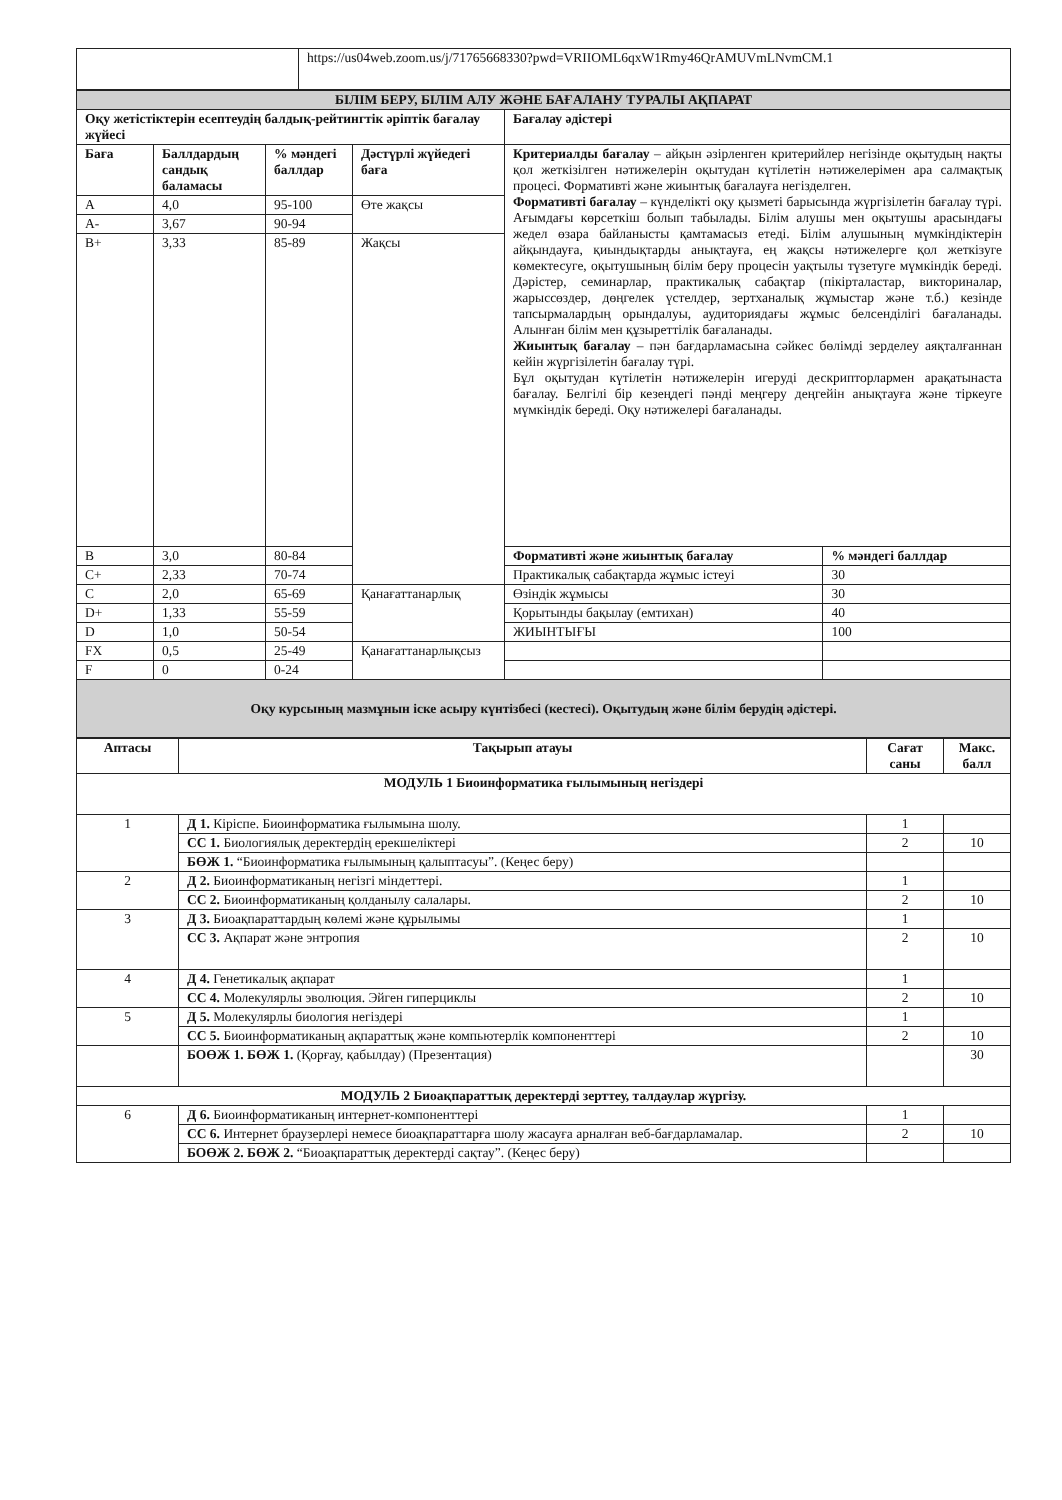| | https://us04web.zoom.us/j/71765668330?pwd=VRIIOML6qxW1Rmy46QrAMUVmLNvmCM.1 |
| БІЛІМ БЕРУ, БІЛІМ АЛУ ЖӘНЕ БАҒАЛАНУ ТУРАЛЫ АҚПАРАТ | | | | | |
| Оқу жетістіктерін есептеудің балдық-рейтингтік әріптік бағалау жүйесі | | | | Бағалау әдістері | |
| Баға | Баллдардың сандық баламасы | % мәндегі баллдар | Дәстүрлі жүйедегі баға | Критериалды бағалау – айқын әзірленген критерийлер негізінде оқытудың нақты қол жеткізілген нәтижелерін оқытудан күтілетін нәтижелерімен ара салмақтық процесі. Формативті және жиынтық бағалауға негізделген. Формативті бағалау – күнделікті оқу қызметі барысында жүргізілетін бағалау түрі. Ағымдағы көрсеткіш болып табылады. Білім алушы мен оқытушы арасындағы жедел өзара байланысты қамтамасыз етеді. Білім алушының мүмкіндіктерін айқындауға, қиындықтарды анықтауға, ең жақсы нәтижелерге қол жеткізуге көмектесуге, оқытушының білім беру процесін уақтылы түзетуге мүмкіндік береді. Дәрістер, семинарлар, практикалық сабақтар (пікірталастар, викториналар, жарыссөздер, дөңгелек үстелдер, зертханалық жұмыстар және т.б.) кезінде тапсырмалардың орындалуы, аудиториядағы жұмыс белсенділігі бағаланады. Алынған білім мен құзыреттілік бағаланады. Жиынтық бағалау – пән бағдарламасына сәйкес бөлімді зерделеу аяқталғаннан кейін жүргізілетін бағалау түрі. Бұл оқытудан күтілетін нәтижелерін игеруді дескрипторлармен арақатынаста бағалау. Белгілі бір кезеңдегі пәнді меңгеру деңгейін анықтауға және тіркеуге мүмкіндік береді. Оқу нәтижелері бағаланады. | |
| A | 4,0 | 95-100 | Өте жақсы | | |
| A- | 3,67 | 90-94 | | | |
| B+ | 3,33 | 85-89 | Жақсы | | |
| B | 3,0 | 80-84 | | Формативті және жиынтық бағалау | % мәндегі баллдар |
| C+ | 2,33 | 70-74 | | Практикалық сабақтарда жұмыс істеуі | 30 |
| C | 2,0 | 65-69 | Қанағаттанарлық | Өзіндік жұмысы | 30 |
| D+ | 1,33 | 55-59 | | Қорытынды бақылау (емтихан) | 40 |
| D | 1,0 | 50-54 | | ЖИЫНТЫҒЫ | 100 |
| FX | 0,5 | 25-49 | Қанағаттанарлықсыз | | |
| F | 0 | 0-24 | | | |
| Оқу курсының мазмұнын іске асыру күнтізбесі (кестесі). Оқытудың және білім берудің әдістері. | | | | | |
| Аптасы | Тақырып атауы | Сағат саны | Макс. балл |
| --- | --- | --- | --- |
| МОДУЛЬ 1 Биоинформатика ғылымының негіздері | | | |
| 1 | Д 1. Кіріспе. Биоинформатика ғылымына шолу. | 1 | |
| | СС 1. Биологиялық деректердің ерекшеліктері | 2 | 10 |
| | БӨЖ 1. “Биоинформатика ғылымының қалыптасуы”. (Кеңес беру) | | |
| 2 | Д 2. Биоинформатиканың негізгі міндеттері. | 1 | |
| | СС 2. Биоинформатиканың қолданылу салалары. | 2 | 10 |
| 3 | Д 3. Биоақпараттардың көлемі және құрылымы | 1 | |
| | СС 3. Ақпарат және энтропия | 2 | 10 |
| 4 | Д 4. Генетикалық ақпарат | 1 | |
| | СС 4. Молекулярлы эволюция. Эйген гиперциклы | 2 | 10 |
| 5 | Д 5. Молекулярлы биология негіздері | 1 | |
| | СС 5. Биоинформатиканың ақпараттық және компьютерлік компоненттері | 2 | 10 |
| | БОӨЖ 1. БӨЖ 1. (Қорғау, қабылдау) (Презентация) | | 30 |
| МОДУЛЬ 2 Биоақпараттық деректерді зерттеу, талдаулар жүргізу. | | | |
| 6 | Д 6. Биоинформатиканың интернет-компоненттері | 1 | |
| | СС 6. Интернет браузерлері немесе биоақпараттарға шолу жасауға арналған веб-бағдарламалар. | 2 | 10 |
| | БОӨЖ 2. БӨЖ 2. “Биоақпараттық деректерді сақтау”. (Кеңес беру) | | |